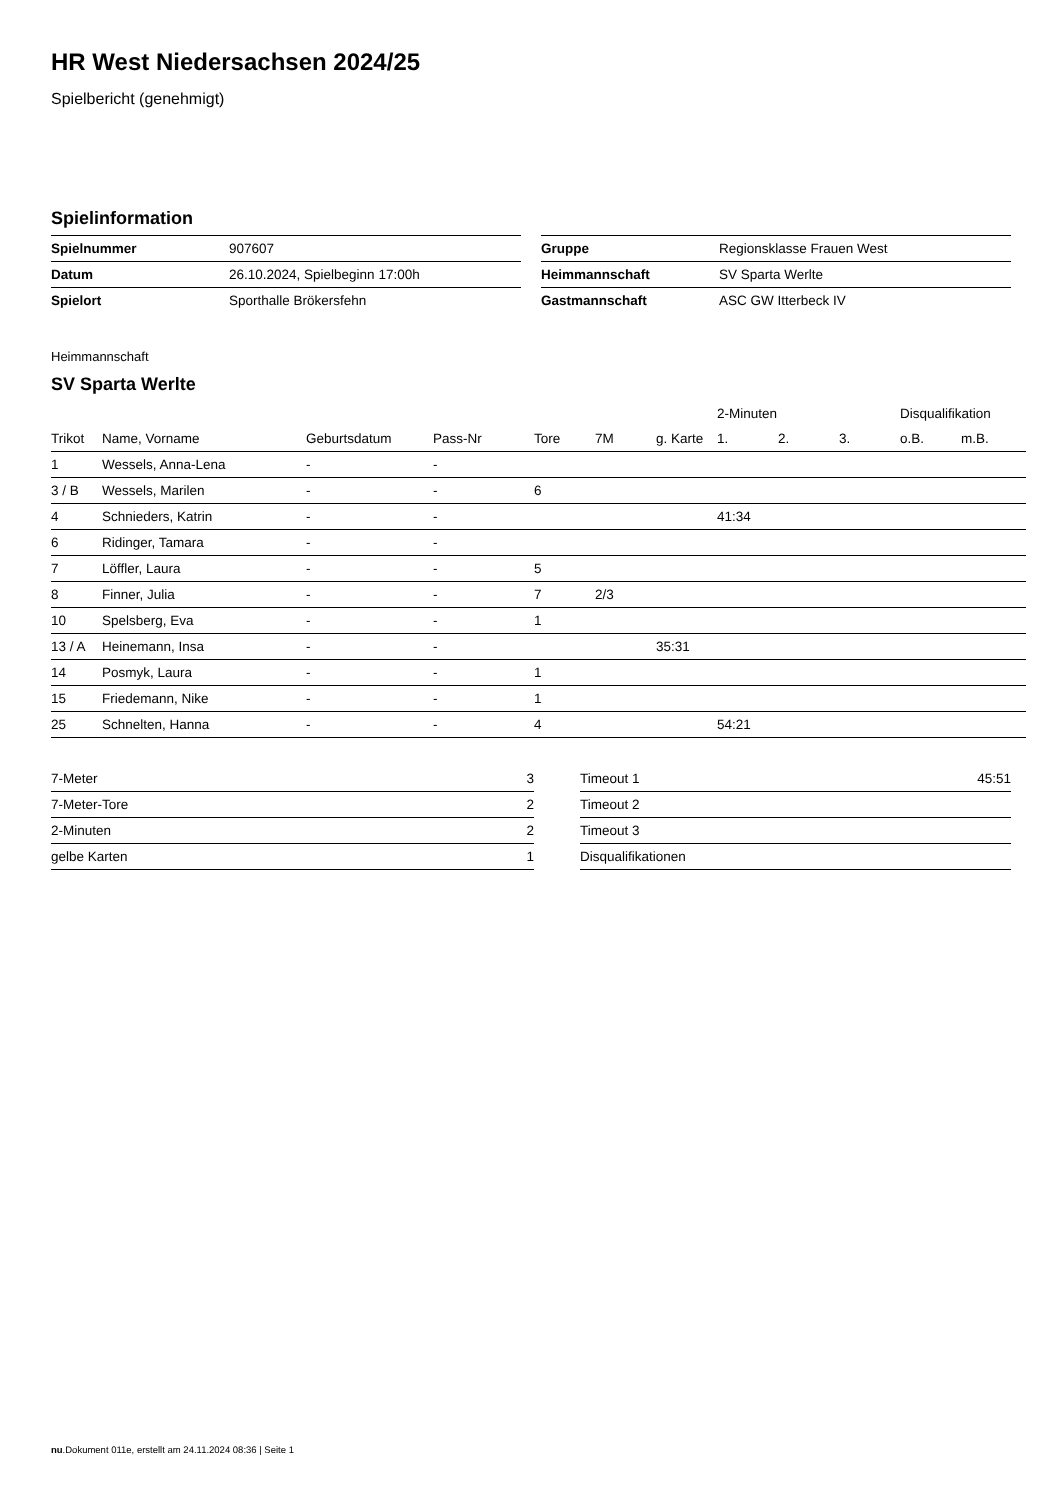HR West Niedersachsen 2024/25
Spielbericht (genehmigt)
Spielinformation
| Spielnummer | 907607 |
| Datum | 26.10.2024, Spielbeginn 17:00h |
| Spielort | Sporthalle Brökersfehn |
| Gruppe | Regionsklasse Frauen West |
| Heimmannschaft | SV Sparta Werlte |
| Gastmannschaft | ASC GW Itterbeck IV |
Heimmannschaft
SV Sparta Werlte
| | | | | | | | 2-Minuten | | | Disqualifikation | |
| --- | --- | --- | --- | --- | --- | --- | --- | --- | --- | --- | --- |
| Trikot | Name, Vorname | Geburtsdatum | Pass-Nr | Tore | 7M | g. Karte | 1. | 2. | 3. | o.B. | m.B. |
| 1 | Wessels, Anna-Lena | - | - | | | | | | | | |
| 3 / B | Wessels, Marilen | - | - | 6 | | | | | | | |
| 4 | Schnieders, Katrin | - | - | | | | 41:34 | | | | |
| 6 | Ridinger, Tamara | - | - | | | | | | | | |
| 7 | Löffler, Laura | - | - | 5 | | | | | | | |
| 8 | Finner, Julia | - | - | 7 | 2/3 | | | | | | |
| 10 | Spelsberg, Eva | - | - | 1 | | | | | | | |
| 13 / A | Heinemann, Insa | - | - | | | 35:31 | | | | | |
| 14 | Posmyk, Laura | - | - | 1 | | | | | | | |
| 15 | Friedemann, Nike | - | - | 1 | | | | | | | |
| 25 | Schnelten, Hanna | - | - | 4 | | | 54:21 | | | | |
| 7-Meter | 3 |
| 7-Meter-Tore | 2 |
| 2-Minuten | 2 |
| gelbe Karten | 1 |
| Timeout 1 | 45:51 |
| Timeout 2 | |
| Timeout 3 | |
| Disqualifikationen | |
nu.Dokument 011e, erstellt am 24.11.2024 08:36 | Seite 1